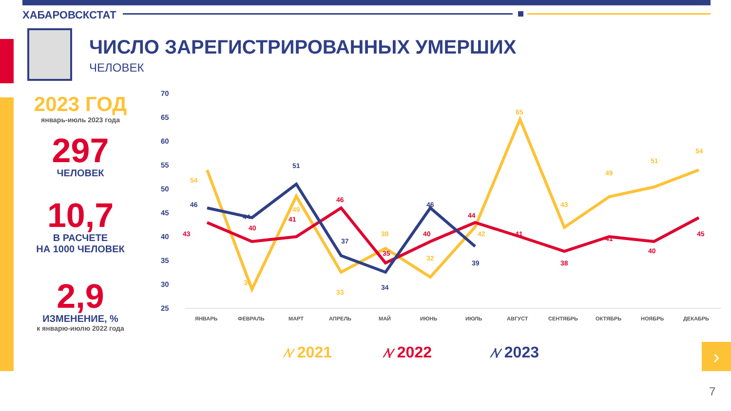ХАБАРОВСКСТАТ
ЧИСЛО ЗАРЕГИСТРИРОВАННЫХ УМЕРШИХ
ЧЕЛОВЕК
2023 ГОД
январь-июль 2023 года
297
ЧЕЛОВЕК
10,7
В РАСЧЕТЕ
НА 1000 ЧЕЛОВЕК
2,9
ИЗМЕНЕНИЕ, %
к январю-июлю 2022 года
70
65
60
55
50
45
40
35
30
25
ЯНВАРЬ
ФЕВРАЛЬ
МАРТ
АПРЕЛЬ
МАЙ
ИЮНЬ
ИЮЛЬ
АВГУСТ
СЕНТЯБРЬ
ОКТЯБРЬ
НОЯБРЬ
ДЕКАБРЬ
54
30
49
33
38
32
42
65
43
49
51
54
43
40
41
46
35
40
44
41
38
41
40
45
46
44
51
37
34
46
39
⁄\⁄ 2021 ⁄\⁄ 2022 ⁄\⁄ 2023 ›
7